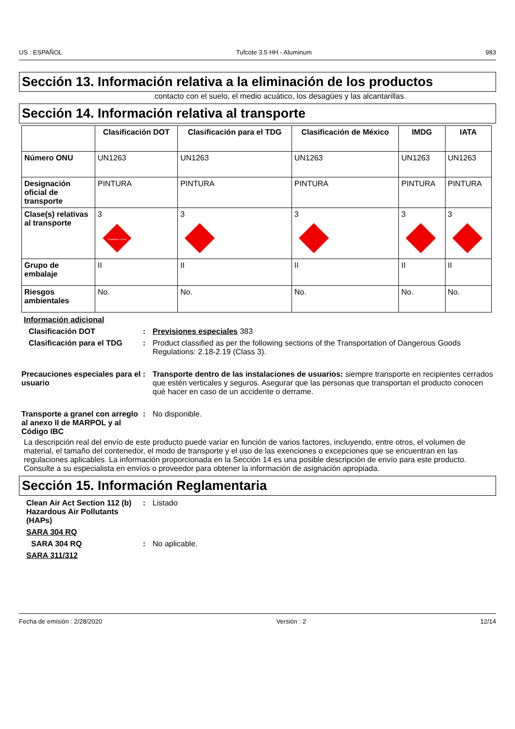US : ESPAÑOL Tufcote 3.5 HH - Aluminum 983
Sección 13. Información relativa a la eliminación de los productos
contacto con el suelo, el medio acuático, los desagües y las alcantarillas.
Sección 14. Información relativa al transporte
| | Clasificación DOT | Clasificación para el TDG | Clasificación de México | IMDG | IATA |
| --- | --- | --- | --- | --- | --- |
| Número ONU | UN1263 | UN1263 | UN1263 | UN1263 | UN1263 |
| Designación oficial de transporte | PINTURA | PINTURA | PINTURA | PINTURA | PINTURA |
| Clase(s) relativas al transporte | 3 FLAMMABLE LIQUID | 3 | 3 | 3 | 3 |
| Grupo de embalaje | II | II | II | II | II |
| Riesgos ambientales | No. | No. | No. | No. | No. |
Información adicional
Clasificación DOT : Previsiones especiales 383
Clasificación para el TDG
: Product classified as per the following sections of the Transportation of Dangerous Goods Regulations: 2.18-2.19 (Class 3).
Precauciones especiales para el usuario
: Transporte dentro de las instalaciones de usuarios: siempre transporte en recipientes cerrados que estén verticales y seguros. Asegurar que las personas que transportan el producto conocen qué hacer en caso de un accidente o derrame.
Transporte a granel con arreglo al anexo II de MARPOL y al Código IBC
: No disponible.
La descripción real del envío de este producto puede variar en función de varios factores, incluyendo, entre otros, el volumen de material, el tamaño del contenedor, el modo de transporte y el uso de las exenciones o excepciones que se encuentran en las regulaciones aplicables. La información proporcionada en la Sección 14 es una posible descripción de envío para este producto. Consulte a su especialista en envíos o proveedor para obtener la información de asignación apropiada.
Sección 15. Información Reglamentaria
Clean Air Act Section 112 (b) Hazardous Air Pollutants (HAPs)
: Listado
SARA 304 RQ
SARA 304 RQ : No aplicable.
SARA 311/312
Fecha de emisión : 2/28/2020 Versión : 2 12/14